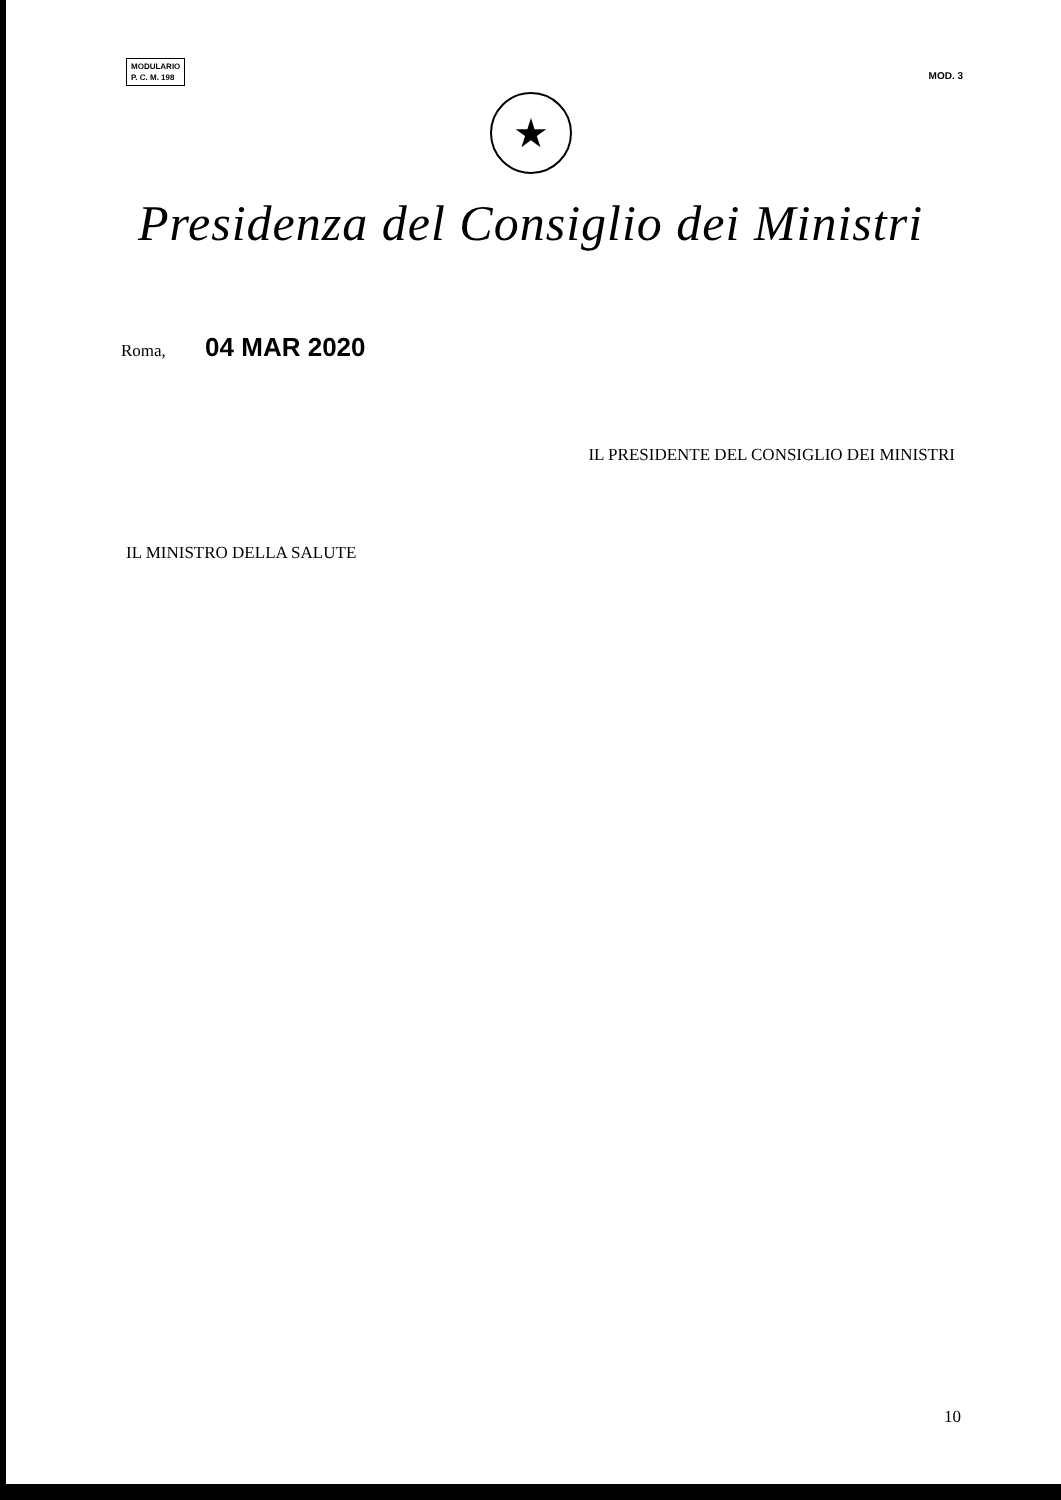MODULARIO
P. C. M. 198
MOD. 3
★
Presidenza del Consiglio dei Ministri
Roma, 04 MAR 2020
IL PRESIDENTE DEL CONSIGLIO DEI MINISTRI
IL MINISTRO DELLA SALUTE
10